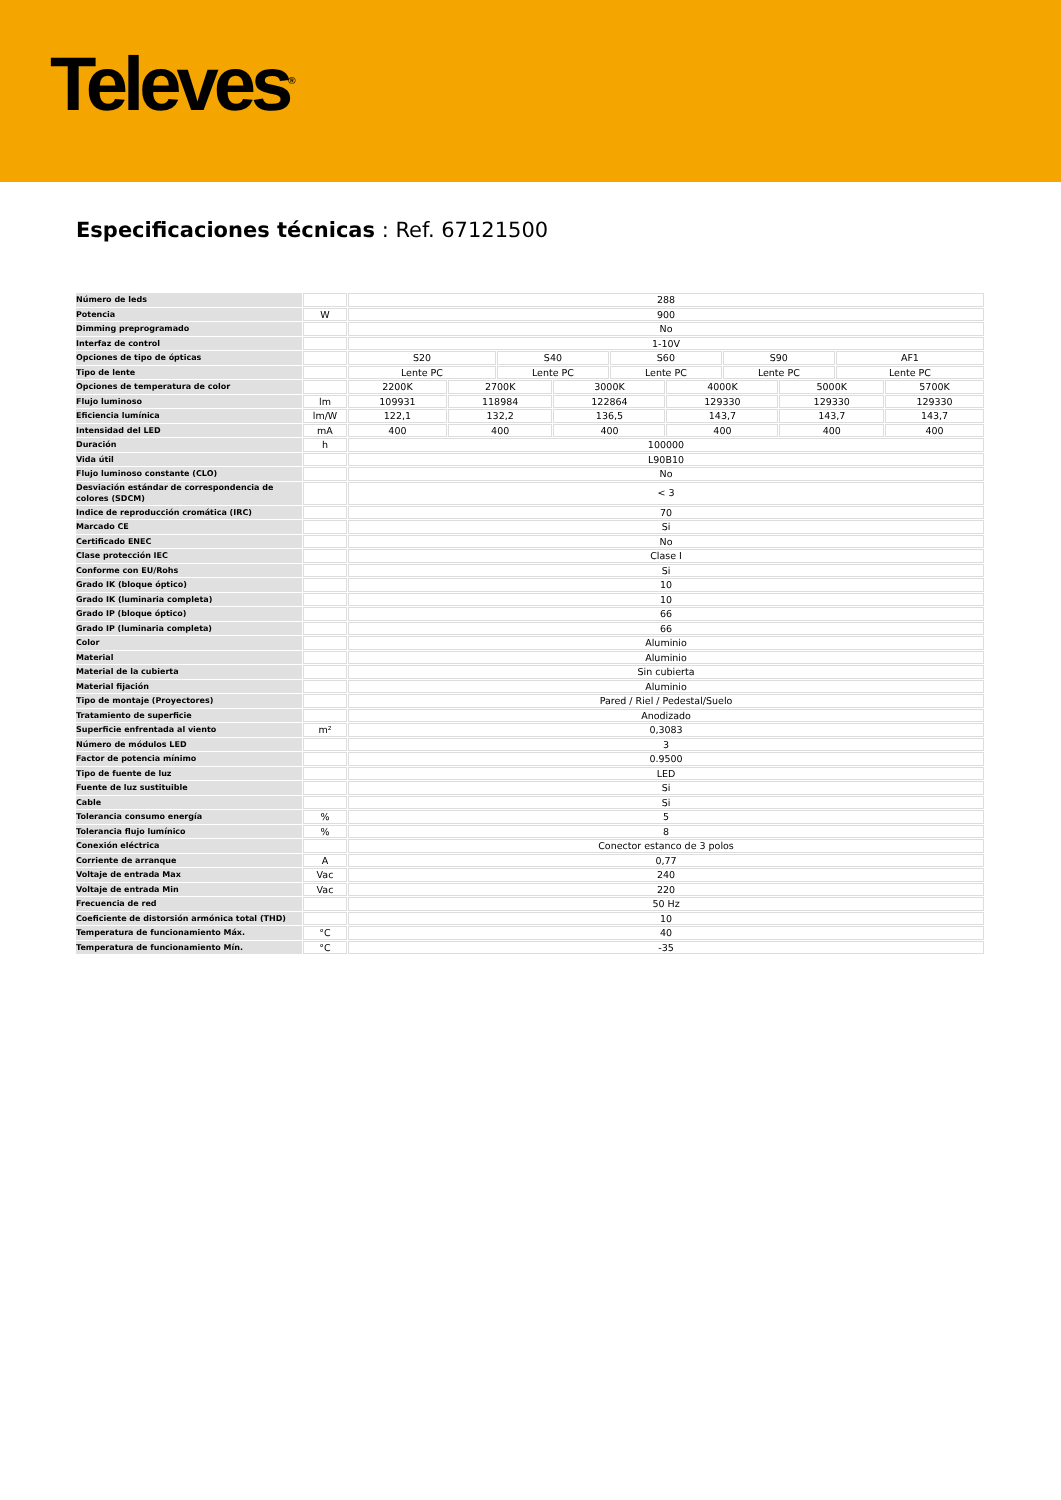Televes<sup>®</sup>
Especificaciones técnicas : Ref. 67121500
| Número de leds | | 288 | | | | | | | | | |
| Potencia | W | 900 | | | | | | | | | |
| Dimming preprogramado | | No | | | | | | | | | |
| Interfaz de control | | 1-10V | | | | | | | | | |
| Opciones de tipo de ópticas | | S20 | | S40 | | S60 | | S90 | | AF1 | |
| Tipo de lente | | Lente PC | | Lente PC | | Lente PC | | Lente PC | | Lente PC | |
| Opciones de temperatura de color | | 2200K | 2700K | | 3000K | | 4000K | | 5000K | | 5700K |
| Flujo luminoso | lm | 109931 | 118984 | | 122864 | | 129330 | | 129330 | | 129330 |
| Eficiencia lumínica | lm/W | 122,1 | 132,2 | | 136,5 | | 143,7 | | 143,7 | | 143,7 |
| Intensidad del LED | mA | 400 | 400 | | 400 | | 400 | | 400 | | 400 |
| Duración | h | 100000 | | | | | | | | | |
| Vida útil | | L90B10 | | | | | | | | | |
| Flujo luminoso constante (CLO) | | No | | | | | | | | | |
| Desviación estándar de correspondencia de colores (SDCM) | | < 3 | | | | | | | | | |
| Indice de reproducción cromática (IRC) | | 70 | | | | | | | | | |
| Marcado CE | | Si | | | | | | | | | |
| Certificado ENEC | | No | | | | | | | | | |
| Clase protección IEC | | Clase I | | | | | | | | | |
| Conforme con EU/Rohs | | Si | | | | | | | | | |
| Grado IK (bloque óptico) | | 10 | | | | | | | | | |
| Grado IK (luminaria completa) | | 10 | | | | | | | | | |
| Grado IP (bloque óptico) | | 66 | | | | | | | | | |
| Grado IP (luminaria completa) | | 66 | | | | | | | | | |
| Color | | Aluminio | | | | | | | | | |
| Material | | Aluminio | | | | | | | | | |
| Material de la cubierta | | Sin cubierta | | | | | | | | | |
| Material fijación | | Aluminio | | | | | | | | | |
| Tipo de montaje (Proyectores) | | Pared / Riel / Pedestal/Suelo | | | | | | | | | |
| Tratamiento de superficie | | Anodizado | | | | | | | | | |
| Superficie enfrentada al viento | m² | 0,3083 | | | | | | | | | |
| Número de módulos LED | | 3 | | | | | | | | | |
| Factor de potencia mínimo | | 0.9500 | | | | | | | | | |
| Tipo de fuente de luz | | LED | | | | | | | | | |
| Fuente de luz sustituible | | Si | | | | | | | | | |
| Cable | | Si | | | | | | | | | |
| Tolerancia consumo energía | % | 5 | | | | | | | | | |
| Tolerancia flujo lumínico | % | 8 | | | | | | | | | |
| Conexión eléctrica | | Conector estanco de 3 polos | | | | | | | | | |
| Corriente de arranque | A | 0,77 | | | | | | | | | |
| Voltaje de entrada Max | Vac | 240 | | | | | | | | | |
| Voltaje de entrada Min | Vac | 220 | | | | | | | | | |
| Frecuencia de red | | 50 Hz | | | | | | | | | |
| Coeficiente de distorsión armónica total (THD) | | 10 | | | | | | | | | |
| Temperatura de funcionamiento Máx. | °C | 40 | | | | | | | | | |
| Temperatura de funcionamiento Mín. | °C | -35 | | | | | | | | | |